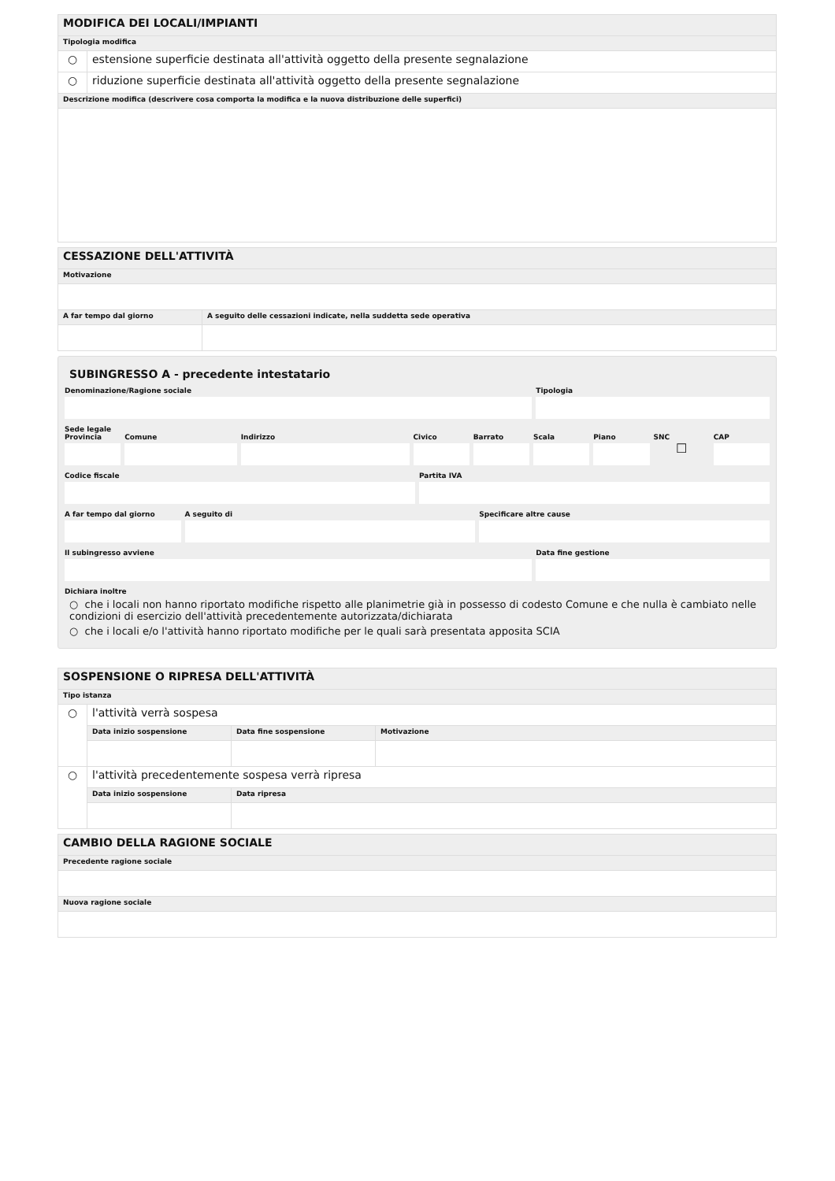| MODIFICA DEI LOCALI/IMPIANTI | |
| Tipologia modifica | |
| ○ | estensione superficie destinata all'attività oggetto della presente segnalazione |
| ○ | riduzione superficie destinata all'attività oggetto della presente segnalazione |
| Descrizione modifica (descrivere cosa comporta la modifica e la nuova distribuzione delle superfici) | |
| CESSAZIONE DELL'ATTIVITÀ | |
| Motivazione | |
| A far tempo dal giorno | A seguito delle cessazioni indicate, nella suddetta sede operativa |
SUBINGRESSO A - precedente intestatario
Denominazione/Ragione sociale Tipologia
Sede legale
Provincia Comune Indirizzo Civico Barrato Scala Piano SNC
☐
CAP
Codice fiscale Partita IVA
A far tempo dal giorno A seguito di Specificare altre cause
Il subingresso avviene Data fine gestione
Dichiara inoltre
○ che i locali non hanno riportato modifiche rispetto alle planimetrie già in possesso di codesto Comune e che nulla è cambiato nelle condizioni di esercizio dell'attività precedentemente autorizzata/dichiarata
○ che i locali e/o l'attività hanno riportato modifiche per le quali sarà presentata apposita SCIA
| SOSPENSIONE O RIPRESA DELL'ATTIVITÀ | | | |
| Tipo istanza | | | |
| ○ | l'attività verrà sospesa | | |
| | Data inizio sospensione | Data fine sospensione | Motivazione |
| ○ | l'attività precedentemente sospesa verrà ripresa | | |
| | Data inizio sospensione | Data ripresa | |
| CAMBIO DELLA RAGIONE SOCIALE |
| Precedente ragione sociale |
| Nuova ragione sociale |